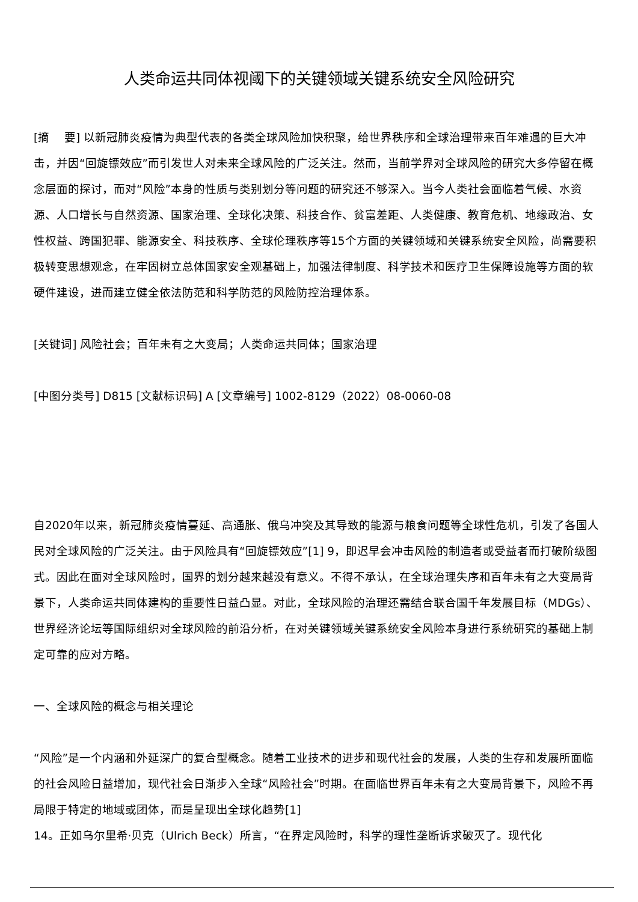人类命运共同体视阈下的关键领域关键系统安全风险研究
[摘　 要] 以新冠肺炎疫情为典型代表的各类全球风险加快积聚，给世界秩序和全球治理带来百年难遇的巨大冲击，并因“回旋镖效应”而引发世人对未来全球风险的广泛关注。然而，当前学界对全球风险的研究大多停留在概念层面的探讨，而对“风险”本身的性质与类别划分等问题的研究还不够深入。当今人类社会面临着气候、水资源、人口增长与自然资源、国家治理、全球化决策、科技合作、贫富差距、人类健康、教育危机、地缘政治、女性权益、跨国犯罪、能源安全、科技秩序、全球伦理秩序等15个方面的关键领域和关键系统安全风险，尚需要积极转变思想观念，在牢固树立总体国家安全观基础上，加强法律制度、科学技术和医疗卫生保障设施等方面的软硬件建设，进而建立健全依法防范和科学防范的风险防控治理体系。
[关键词] 风险社会；百年未有之大变局；人类命运共同体；国家治理
[中图分类号] D815 [文献标识码] A [文章编号] 1002-8129（2022）08-0060-08
自2020年以来，新冠肺炎疫情蔓延、高通胀、俄乌冲突及其导致的能源与粮食问题等全球性危机，引发了各国人民对全球风险的广泛关注。由于风险具有“回旋镖效应”[1] 9，即迟早会冲击风险的制造者或受益者而打破阶级图式。因此在面对全球风险时，国界的划分越来越没有意义。不得不承认，在全球治理失序和百年未有之大变局背景下，人类命运共同体建构的重要性日益凸显。对此，全球风险的治理还需结合联合国千年发展目标（MDGs）、世界经济论坛等国际组织对全球风险的前沿分析，在对关键领域关键系统安全风险本身进行系统研究的基础上制定可靠的应对方略。
一、全球风险的概念与相关理论
“风险”是一个内涵和外延深广的复合型概念。随着工业技术的进步和现代社会的发展，人类的生存和发展所面临的社会风险日益增加，现代社会日渐步入全球“风险社会”时期。在面临世界百年未有之大变局背景下，风险不再局限于特定的地域或团体，而是呈现出全球化趋势[1]
14。正如乌尔里希·贝克（Ulrich Beck）所言，“在界定风险时，科学的理性垄断诉求破灭了。现代化